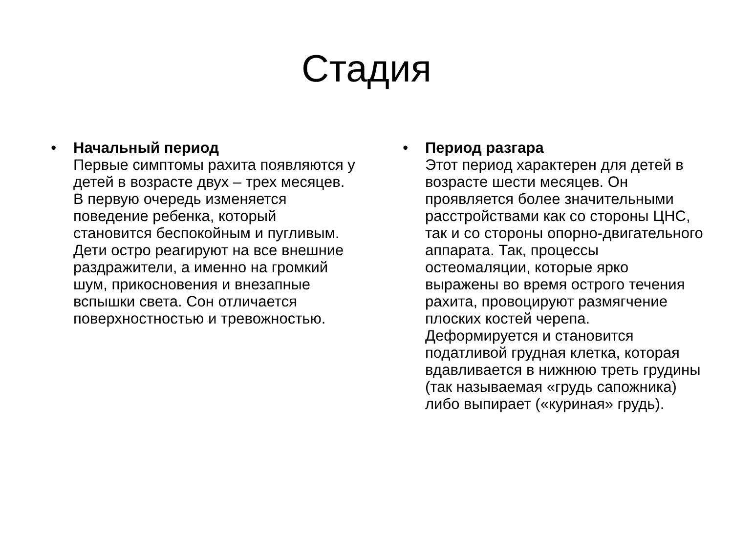Стадия
• Начальный период
Первые симптомы рахита появляются у детей в возрасте двух – трех месяцев. В первую очередь изменяется поведение ребенка, который становится беспокойным и пугливым. Дети остро реагируют на все внешние раздражители, а именно на громкий шум, прикосновения и внезапные вспышки света. Сон отличается поверхностностью и тревожностью.
• Период разгара
Этот период характерен для детей в возрасте шести месяцев. Он проявляется более значительными расстройствами как со стороны ЦНС, так и со стороны опорно-двигательного аппарата. Так, процессы остеомаляции, которые ярко выражены во время острого течения рахита, провоцируют размягчение плоских костей черепа. Деформируется и становится податливой грудная клетка, которая вдавливается в нижнюю треть грудины (так называемая «грудь сапожника) либо выпирает («куриная» грудь).